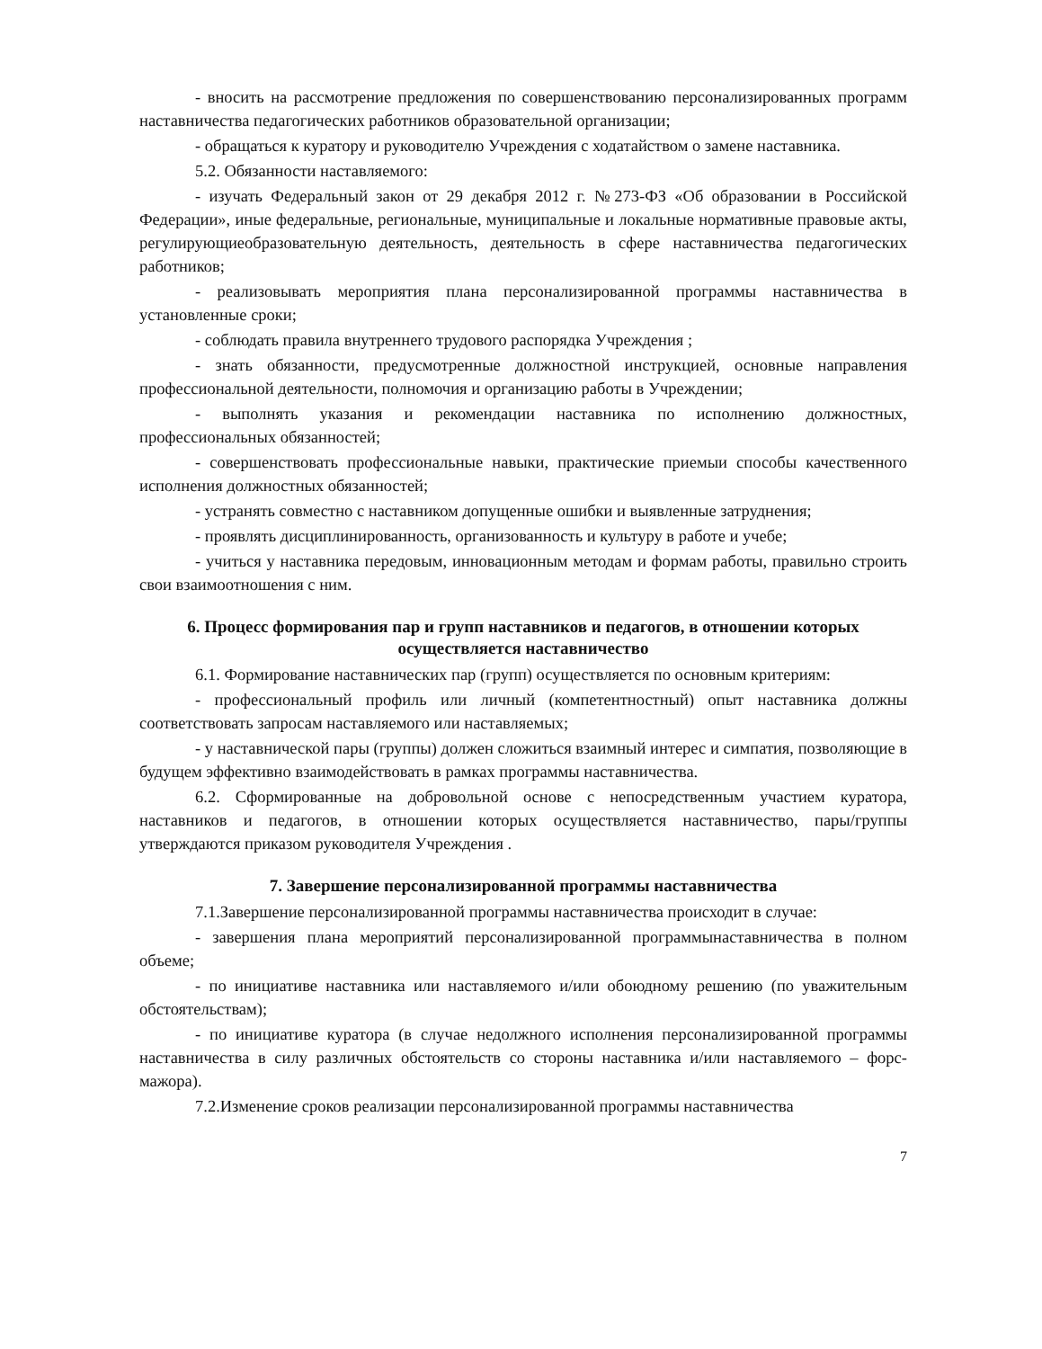- вносить на рассмотрение предложения по совершенствованию персонализированных программ наставничества педагогических работников образовательной организации;
- обращаться к куратору и руководителю Учреждения с ходатайством о замене наставника.
5.2. Обязанности наставляемого:
- изучать Федеральный закон от 29 декабря 2012 г. №273-ФЗ «Об образовании в Российской Федерации», иные федеральные, региональные, муниципальные и локальные нормативные правовые акты, регулирующиеобразовательную деятельность, деятельность в сфере наставничества педагогических работников;
- реализовывать мероприятия плана персонализированной программы наставничества в установленные сроки;
- соблюдать правила внутреннего трудового распорядка Учреждения ;
- знать обязанности, предусмотренные должностной инструкцией, основные направления профессиональной деятельности, полномочия и организацию работы в Учреждении;
- выполнять указания и рекомендации наставника по исполнению должностных, профессиональных обязанностей;
- совершенствовать профессиональные навыки, практические приемыи способы качественного исполнения должностных обязанностей;
- устранять совместно с наставником допущенные ошибки и выявленные затруднения;
- проявлять дисциплинированность, организованность и культуру в работе и учебе;
- учиться у наставника передовым, инновационным методам и формам работы, правильно строить свои взаимоотношения с ним.
6. Процесс формирования пар и групп наставников и педагогов, в отношении которых осуществляется наставничество
6.1. Формирование наставнических пар (групп) осуществляется по основным критериям:
- профессиональный профиль или личный (компетентностный) опыт наставника должны соответствовать запросам наставляемого или наставляемых;
- у наставнической пары (группы) должен сложиться взаимный интерес и симпатия, позволяющие в будущем эффективно взаимодействовать в рамках программы наставничества.
6.2. Сформированные на добровольной основе с непосредственным участием куратора, наставников и педагогов, в отношении которых осуществляется наставничество, пары/группы утверждаются приказом руководителя Учреждения .
7. Завершение персонализированной программы наставничества
7.1.Завершение персонализированной программы наставничества происходит в случае:
- завершения плана мероприятий персонализированной программынаставничества в полном объеме;
- по инициативе наставника или наставляемого и/или обоюдному решению (по уважительным обстоятельствам);
- по инициативе куратора (в случае недолжного исполнения персонализированной программы наставничества в силу различных обстоятельств со стороны наставника и/или наставляемого – форс-мажора).
7.2.Изменение сроков реализации персонализированной программы наставничества
7